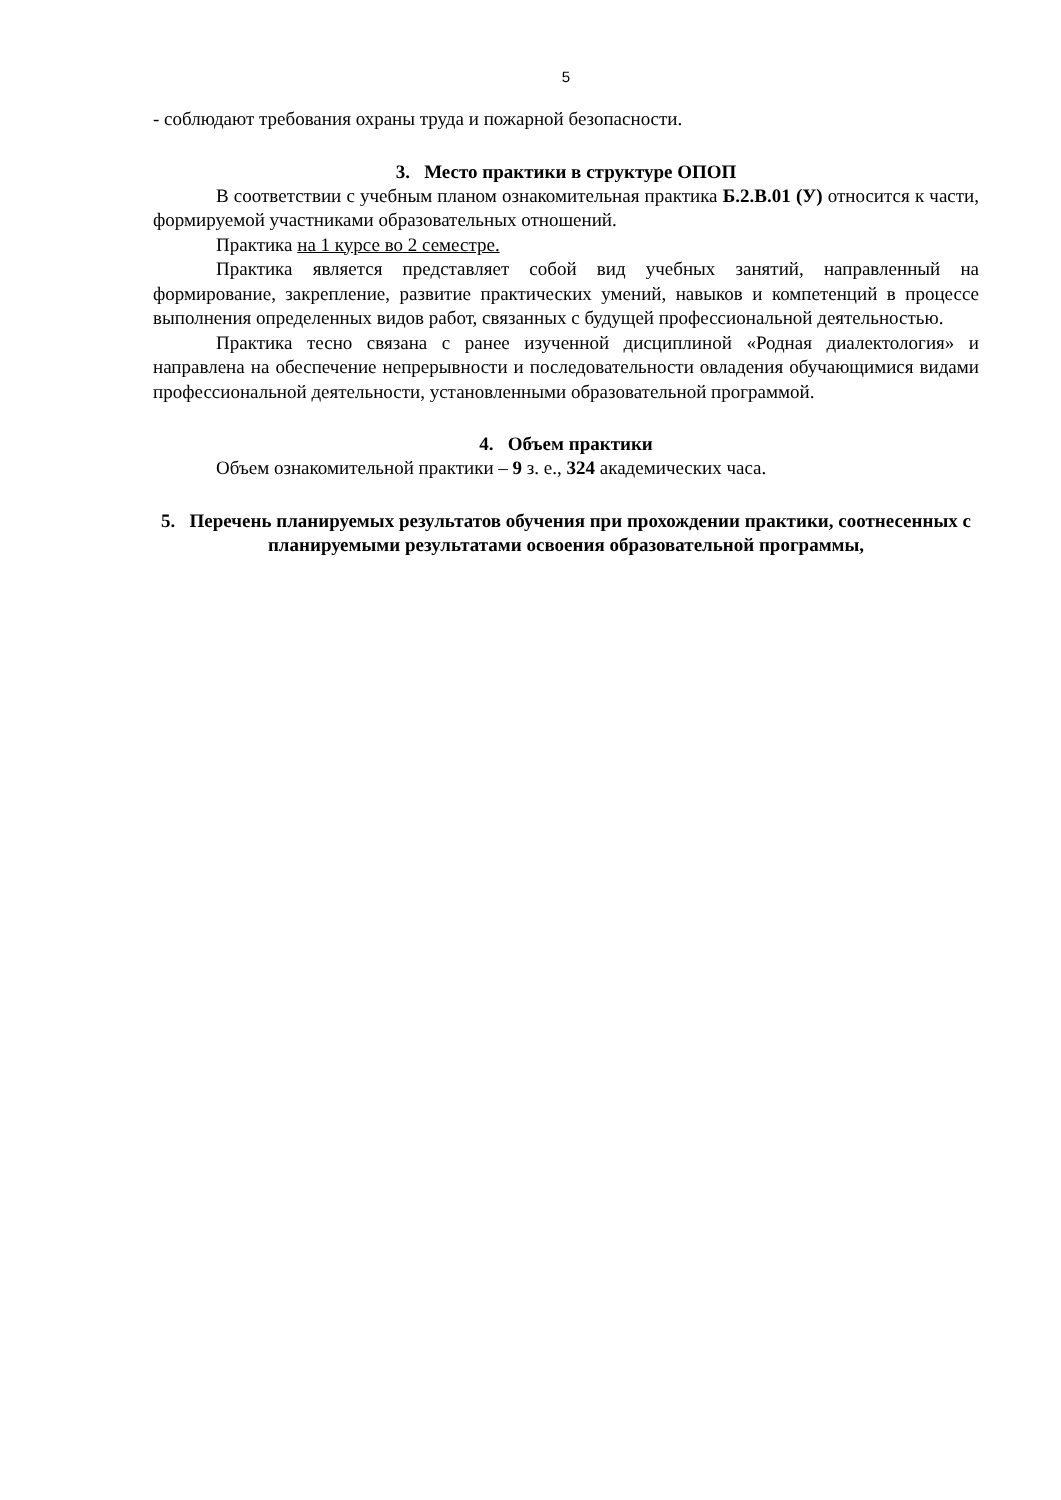5
- соблюдают требования охраны труда и пожарной безопасности.
3. Место практики в структуре ОПОП
В соответствии с учебным планом ознакомительная практика Б.2.В.01 (У) относится к части, формируемой участниками образовательных отношений.
Практика на 1 курсе во 2 семестре.
Практика является представляет собой вид учебных занятий, направленный на формирование, закрепление, развитие практических умений, навыков и компетенций в процессе выполнения определенных видов работ, связанных с будущей профессиональной деятельностью.
Практика тесно связана с ранее изученной дисциплиной «Родная диалектология» и направлена на обеспечение непрерывности и последовательности овладения обучающимися видами профессиональной деятельности, установленными образовательной программой.
4. Объем практики
Объем ознакомительной практики – 9 з. е., 324 академических часа.
5. Перечень планируемых результатов обучения при прохождении практики, соотнесенных с планируемыми результатами освоения образовательной программы,